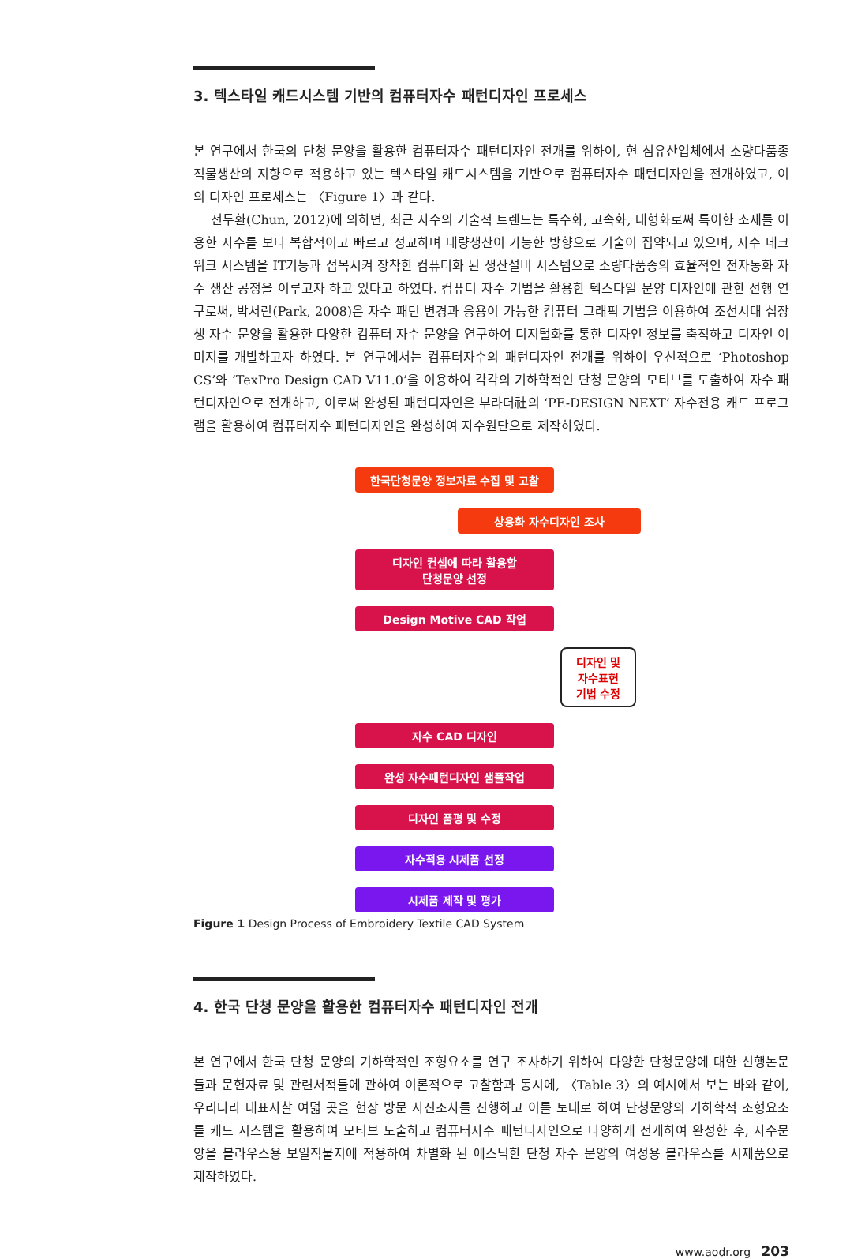3. 텍스타일 캐드시스템 기반의 컴퓨터자수 패턴디자인 프로세스
본 연구에서 한국의 단청 문양을 활용한 컴퓨터자수 패턴디자인 전개를 위하여, 현 섬유산업체에서 소량다품종 직물생산의 지향으로 적용하고 있는 텍스타일 캐드시스템을 기반으로 컴퓨터자수 패턴디자인을 전개하였고, 이의 디자인 프로세스는 〈Figure 1〉과 같다.
전두환(Chun, 2012)에 의하면, 최근 자수의 기술적 트렌드는 특수화, 고속화, 대형화로써 특이한 소재를 이용한 자수를 보다 복합적이고 빠르고 정교하며 대량생산이 가능한 방향으로 기술이 집약되고 있으며, 자수 네크워크 시스템을 IT기능과 접목시켜 장착한 컴퓨터화 된 생산설비 시스템으로 소량다품종의 효율적인 전자동화 자수 생산 공정을 이루고자 하고 있다고 하였다. 컴퓨터 자수 기법을 활용한 텍스타일 문양 디자인에 관한 선행 연구로써, 박서린(Park, 2008)은 자수 패턴 변경과 응용이 가능한 컴퓨터 그래픽 기법을 이용하여 조선시대 십장생 자수 문양을 활용한 다양한 컴퓨터 자수 문양을 연구하여 디지털화를 통한 디자인 정보를 축적하고 디자인 이미지를 개발하고자 하였다. 본 연구에서는 컴퓨터자수의 패턴디자인 전개를 위하여 우선적으로 ‘Photoshop CS’와 ‘TexPro Design CAD V11.0’을 이용하여 각각의 기하학적인 단청 문양의 모티브를 도출하여 자수 패턴디자인으로 전개하고, 이로써 완성된 패턴디자인은 부라더社의 ‘PE-DESIGN NEXT’ 자수전용 캐드 프로그램을 활용하여 컴퓨터자수 패턴디자인을 완성하여 자수원단으로 제작하였다.
한국단청문양 정보자료 수집 및 고찰
상용화 자수디자인 조사
디자인 컨셉에 따라 활용할
단청문양 선정
Design Motive CAD 작업
디자인 및
자수표현
기법 수정
자수 CAD 디자인
완성 자수패턴디자인 샘플작업
디자인 품평 및 수정
자수적용 시제품 선정
시제품 제작 및 평가
Figure 1 Design Process of Embroidery Textile CAD System
4. 한국 단청 문양을 활용한 컴퓨터자수 패턴디자인 전개
본 연구에서 한국 단청 문양의 기하학적인 조형요소를 연구 조사하기 위하여 다양한 단청문양에 대한 선행논문들과 문헌자료 및 관련서적들에 관하여 이론적으로 고찰함과 동시에, 〈Table 3〉의 예시에서 보는 바와 같이, 우리나라 대표사찰 여덟 곳을 현장 방문 사진조사를 진행하고 이를 토대로 하여 단청문양의 기하학적 조형요소를 캐드 시스템을 활용하여 모티브 도출하고 컴퓨터자수 패턴디자인으로 다양하게 전개하여 완성한 후, 자수문양을 블라우스용 보일직물지에 적용하여 차별화 된 에스닉한 단청 자수 문양의 여성용 블라우스를 시제품으로 제작하였다.
www.aodr.org 203